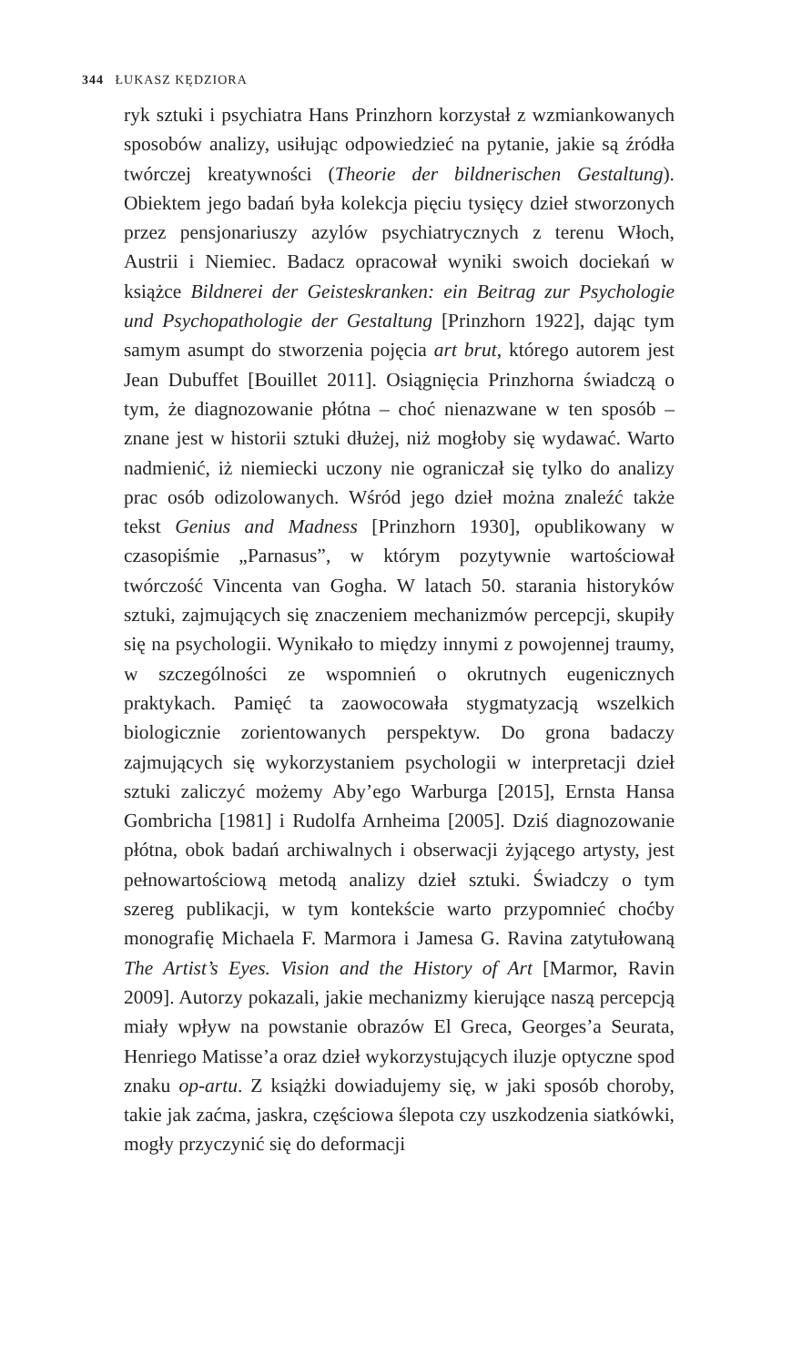344 ŁUKASZ KĘDZIORA
ryk sztuki i psychiatra Hans Prinzhorn korzystał z wzmiankowanych sposobów analizy, usiłując odpowiedzieć na pytanie, jakie są źródła twórczej kreatywności (Theorie der bildnerischen Gestaltung). Obiektem jego badań była kolekcja pięciu tysięcy dzieł stworzonych przez pensjonariuszy azylów psychiatrycznych z terenu Włoch, Austrii i Niemiec. Badacz opracował wyniki swoich dociekań w książce Bildnerei der Geisteskranken: ein Beitrag zur Psychologie und Psychopathologie der Gestaltung [Prinzhorn 1922], dając tym samym asumpt do stworzenia pojęcia art brut, którego autorem jest Jean Dubuffet [Bouillet 2011]. Osiągnięcia Prinzhorna świadczą o tym, że diagnozowanie płótna – choć nienazwane w ten sposób – znane jest w historii sztuki dłużej, niż mogłoby się wydawać. Warto nadmienić, iż niemiecki uczony nie ograniczał się tylko do analizy prac osób odizolowanych. Wśród jego dzieł można znaleźć także tekst Genius and Madness [Prinzhorn 1930], opublikowany w czasopiśmie „Parnasus”, w którym pozytywnie wartościował twórczość Vincenta van Gogha. W latach 50. starania historyków sztuki, zajmujących się znaczeniem mechanizmów percepcji, skupiły się na psychologii. Wynikało to między innymi z powojennej traumy, w szczególności ze wspomnień o okrutnych eugenicznych praktykach. Pamięć ta zaowocowała stygmatyzacją wszelkich biologicznie zorientowanych perspektyw. Do grona badaczy zajmujących się wykorzystaniem psychologii w interpretacji dzieł sztuki zaliczyć możemy Aby’ego Warburga [2015], Ernsta Hansa Gombricha [1981] i Rudolfa Arnheima [2005]. Dziś diagnozowanie płótna, obok badań archiwalnych i obserwacji żyjącego artysty, jest pełnowartościową metodą analizy dzieł sztuki. Świadczy o tym szereg publikacji, w tym kontekście warto przypomnieć choćby monografię Michaela F. Marmora i Jamesa G. Ravina zatytułowaną The Artist’s Eyes. Vision and the History of Art [Marmor, Ravin 2009]. Autorzy pokazali, jakie mechanizmy kierujące naszą percepcją miały wpływ na powstanie obrazów El Greca, Georges’a Seurata, Henriego Matisse’a oraz dzieł wykorzystujących iluzje optyczne spod znaku op-artu. Z książki dowiadujemy się, w jaki sposób choroby, takie jak zaćma, jaskra, częściowa ślepota czy uszkodzenia siatkówki, mogły przyczynić się do deformacji